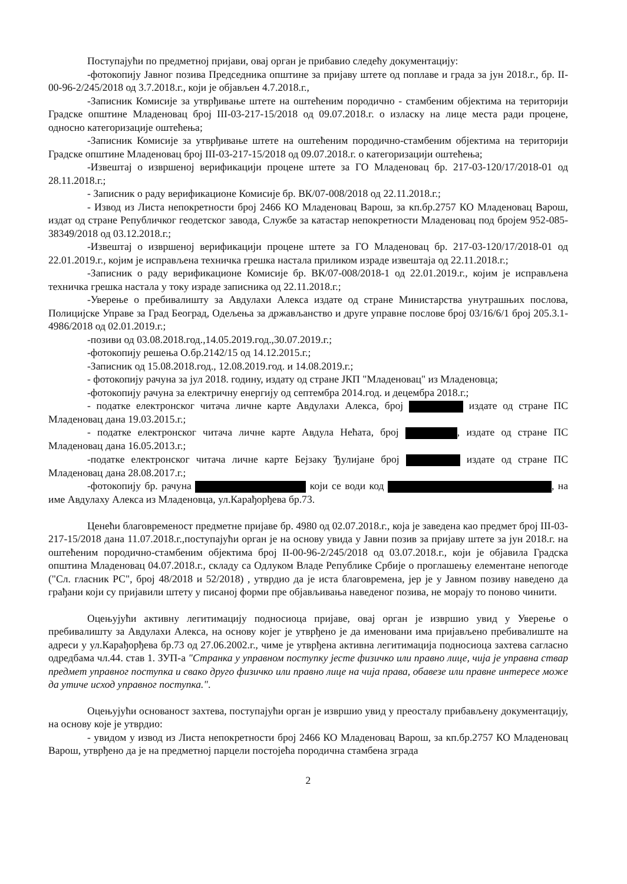Поступајући по предметној пријави, овај орган је прибавио следећу документацију:
-фотокопију Јавног позива Председника општине за пријаву штете од поплаве и града за јун 2018.г., бр. II-00-96-2/245/2018 од 3.7.2018.г., који је објављен 4.7.2018.г.,
-Записник Комисије за утврђивање штете на оштећеним породично - стамбеним објектима на територији Градске општине Младеновац број III-03-217-15/2018 од 09.07.2018.г. о изласку на лице места ради процене, односно категоризације оштећења;
-Записник Комисије за утврђивање штете на оштећеним породично-стамбеним објектима на територији Градске општине Младеновац број III-03-217-15/2018 од 09.07.2018.г. о категоризацији оштећења;
-Извештај о извршеној верификацији процене штете за ГО Младеновац бр. 217-03-120/17/2018-01 од 28.11.2018.г.;
- Записник о раду верификационе Комисије бр. ВК/07-008/2018 од 22.11.2018.г.;
- Извод из Листа непокретности број 2466 КО Младеновац Варош, за кп.бр.2757 КО Младеновац Варош, издат од стране Републичког геодетског завода, Службе за катастар непокретности Младеновац под бројем 952-085-38349/2018 од 03.12.2018.г.;
-Извештај о извршеној верификацији процене штете за ГО Младеновац бр. 217-03-120/17/2018-01 од 22.01.2019.г., којим је исправљена техничка грешка настала приликом израде извештаја од 22.11.2018.г.;
-Записник о раду верификационе Комисије бр. ВК/07-008/2018-1 од 22.01.2019.г., којим је исправљена техничка грешка настала у току израде записника од 22.11.2018.г.;
-Уверење о пребивалишту за Авдулахи Алекса издате од стране Министарства унутрашњих послова, Полицијске Управе за Град Београд, Одељења за држављанство и друге управне послове број 03/16/6/1 број 205.3.1-4986/2018 од 02.01.2019.г.;
-позиви од 03.08.2018.год.,14.05.2019.год.,30.07.2019.г.;
-фотокопију решења О.бр.2142/15 од 14.12.2015.г.;
-Записник од 15.08.2018.год., 12.08.2019.год. и 14.08.2019.г.;
- фотокопију рачуна за јул 2018. годину, издату од стране ЈКП "Младеновац" из Младеновца;
-фотокопију рачуна за електричну енергију од септембра 2014.год. и децембра 2018.г.;
- податке електронског читача личне карте Авдулахи Алекса, број издате од стране ПС Младеновац дана 19.03.2015.г.;
- податке електронског читача личне карте Авдула Нећата, број , издате од стране ПС Младеновац дана 16.05.2013.г.;
-податке електронског читача личне карте Бејзаку Ђулијане број издате од стране ПС Младеновац дана 28.08.2017.г.;
-фотокопију бр. рачуна који се води код , на име Авдулаху Алекса из Младеновца, ул.Карађорђева бр.73.
Ценећи благовременост предметне пријаве бр. 4980 од 02.07.2018.г., која је заведена као предмет број III-03-217-15/2018 дана 11.07.2018.г.,поступајући орган је на основу увида у Јавни позив за пријаву штете за јун 2018.г. на оштећеним породично-стамбеним објектима број II-00-96-2/245/2018 од 03.07.2018.г., који је објавила Градска општина Младеновац 04.07.2018.г., складу са Одлуком Владе Републике Србије о проглашењу елементане непогоде ("Сл. гласник РС", број 48/2018 и 52/2018) , утврдио да је иста благовремена, јер је у Јавном позиву наведено да грађани који су пријавили штету у писаној форми пре објављивања наведеног позива, не морају то поново чинити.
Оцењујући активну легитимацију подносиоца пријаве, овај орган је извршио увид у Уверење о пребивалишту за Авдулахи Алекса, на основу којег је утврђено је да именовани има пријављено пребивалиште на адреси у ул.Карађорђева бр.73 од 27.06.2002.г., чиме је утврђена активна легитимација подносиоца захтева сагласно одредбама чл.44. став 1. ЗУП-а "Странка у управном поступку јесте физичко или правно лице, чија је управна ствар предмет управног поступка и свако друго физичко или правно лице на чија права, обавезе или правне интересе може да утиче исход управног поступка.".
Оцењујући основаност захтева, поступајући орган је извршио увид у преосталу прибављену документацију, на основу које је утврдио:
- увидом у извод из Листа непокретности број 2466 КО Младеновац Варош, за кп.бр.2757 КО Младеновац Варош, утврђено да је на предметној парцели постојећа породична стамбена зграда
2